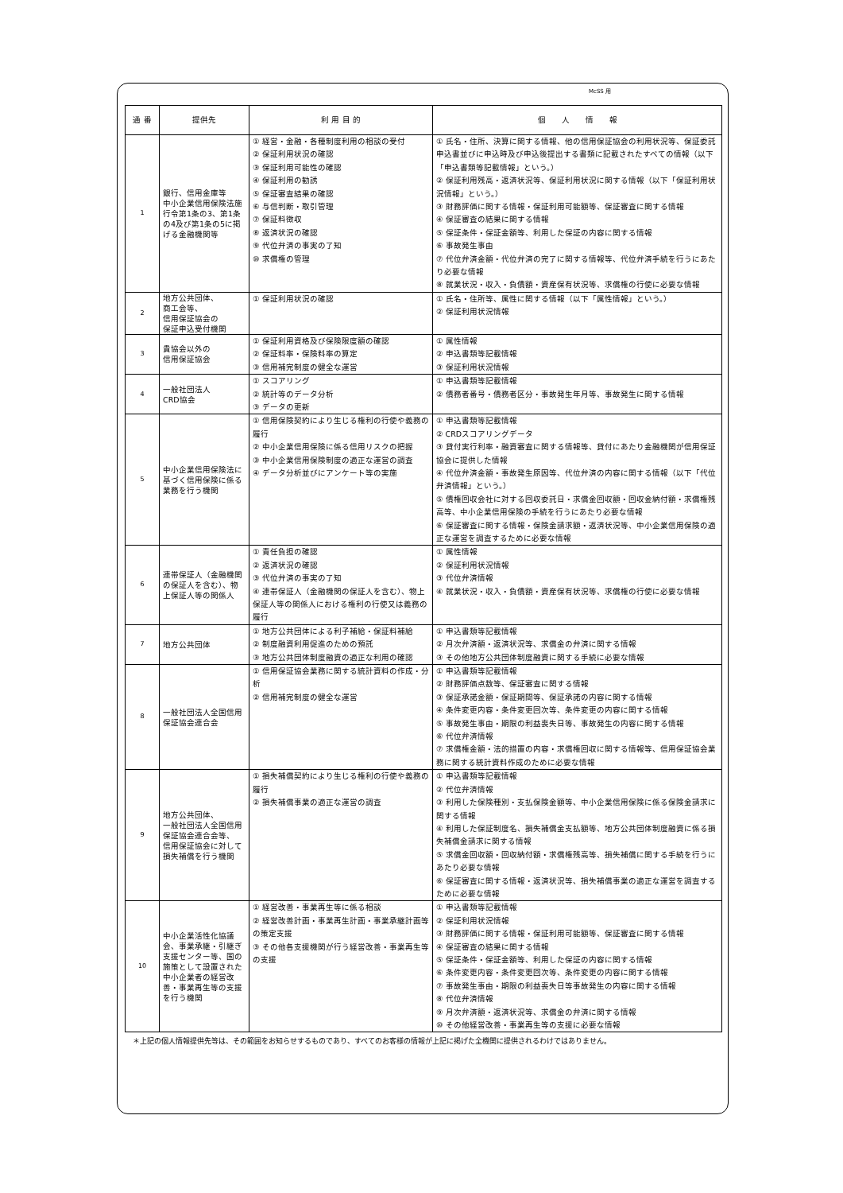McSS 用
| 通 番 | 提供先 | 利 用 目 的 | 個 人 情 報 |
| --- | --- | --- | --- |
| 1 | 銀行、信用金庫等 中小企業信用保険法施行令第1条の3、第1条の4及び第1条の5に掲げる金融機関等 | ① 経営・金融・各種制度利用の相談の受付 ② 保証利用状況の確認 ③ 保証利用可能性の確認 ④ 保証利用の勧誘 ⑤ 保証審査結果の確認 ⑥ 与信判断・取引管理 ⑦ 保証料徴収 ⑧ 返済状況の確認 ⑨ 代位弁済の事実の了知 ⑩ 求償権の管理 | ① 氏名・住所、決算に関する情報、他の信用保証協会の利用状況等、保証委託申込書並びに申込時及び申込後提出する書類に記載されたすべての情報（以下「申込書類等記載情報」という。） ② 保証利用残高・返済状況等、保証利用状況に関する情報（以下「保証利用状況情報」という。） ③ 財務評価に関する情報・保証利用可能額等、保証審査に関する情報 ④ 保証審査の結果に関する情報 ⑤ 保証条件・保証金額等、利用した保証の内容に関する情報 ⑥ 事故発生事由 ⑦ 代位弁済金額・代位弁済の完了に関する情報等、代位弁済手続を行うにあたり必要な情報 ⑧ 就業状況・収入・負債額・資産保有状況等、求償権の行使に必要な情報 |
| 2 | 地方公共団体、 商工会等、 信用保証協会の 保証申込受付機関 | ① 保証利用状況の確認 | ① 氏名・住所等、属性に関する情報（以下「属性情報」という。） ② 保証利用状況情報 |
| 3 | 貴協会以外の 信用保証協会 | ① 保証利用資格及び保険限度額の確認 ② 保証料率・保険料率の算定 ③ 信用補完制度の健全な運営 | ① 属性情報 ② 申込書類等記載情報 ③ 保証利用状況情報 |
| 4 | 一般社団法人 CRD協会 | ① スコアリング ② 統計等のデータ分析 ③ データの更新 | ① 申込書類等記載情報 ② 債務者番号・債務者区分・事故発生年月等、事故発生に関する情報 |
| 5 | 中小企業信用保険法に基づく信用保険に係る業務を行う機関 | ① 信用保険契約により生じる権利の行使や義務の履行 ② 中小企業信用保険に係る信用リスクの把握 ③ 中小企業信用保険制度の適正な運営の調査 ④ データ分析並びにアンケート等の実施 | ① 申込書類等記載情報 ② CRDスコアリングデータ ③ 貸付実行利率・融資審査に関する情報等、貸付にあたり金融機関が信用保証協会に提供した情報 ④ 代位弁済金額・事故発生原因等、代位弁済の内容に関する情報（以下「代位弁済情報」という。） ⑤ 債権回収会社に対する回収委託日・求償金回収額・回収金納付額・求償権残高等、中小企業信用保険の手続を行うにあたり必要な情報 ⑥ 保証審査に関する情報・保険金請求額・返済状況等、中小企業信用保険の適正な運営を調査するために必要な情報 |
| 6 | 連帯保証人（金融機関の保証人を含む）、物上保証人等の関係人 | ① 責任負担の確認 ② 返済状況の確認 ③ 代位弁済の事実の了知 ④ 連帯保証人（金融機関の保証人を含む）、物上保証人等の関係人における権利の行使又は義務の履行 | ① 属性情報 ② 保証利用状況情報 ③ 代位弁済情報 ④ 就業状況・収入・負債額・資産保有状況等、求償権の行使に必要な情報 |
| 7 | 地方公共団体 | ① 地方公共団体による利子補給・保証料補給 ② 制度融資利用促進のための預託 ③ 地方公共団体制度融資の適正な利用の確認 | ① 申込書類等記載情報 ② 月次弁済額・返済状況等、求償金の弁済に関する情報 ③ その他地方公共団体制度融資に関する手続に必要な情報 |
| 8 | 一般社団法人全国信用保証協会連合会 | ① 信用保証協会業務に関する統計資料の作成・分析 ② 信用補完制度の健全な運営 | ① 申込書類等記載情報 ② 財務評価点数等、保証審査に関する情報 ③ 保証承諾金額・保証期間等、保証承諾の内容に関する情報 ④ 条件変更内容・条件変更回次等、条件変更の内容に関する情報 ⑤ 事故発生事由・期限の利益喪失日等、事故発生の内容に関する情報 ⑥ 代位弁済情報 ⑦ 求償権金額・法的措置の内容・求償権回収に関する情報等、信用保証協会業務に関する統計資料作成のために必要な情報 |
| 9 | 地方公共団体、 一般社団法人全国信用保証協会連合会等、 信用保証協会に対して損失補償を行う機関 | ① 損失補償契約により生じる権利の行使や義務の履行 ② 損失補償事業の適正な運営の調査 | ① 申込書類等記載情報 ② 代位弁済情報 ③ 利用した保険種別・支払保険金額等、中小企業信用保険に係る保険金請求に関する情報 ④ 利用した保証制度名、損失補償金支払額等、地方公共団体制度融資に係る損失補償金請求に関する情報 ⑤ 求償金回収額・回収納付額・求償権残高等、損失補償に関する手続を行うにあたり必要な情報 ⑥ 保証審査に関する情報・返済状況等、損失補償事業の適正な運営を調査するために必要な情報 |
| 10 | 中小企業活性化協議会、事業承継・引継ぎ支援センター等、国の施策として設置された中小企業者の経営改善・事業再生等の支援を行う機関 | ① 経営改善・事業再生等に係る相談 ② 経営改善計画・事業再生計画・事業承継計画等の策定支援 ③ その他各支援機関が行う経営改善・事業再生等の支援 | ① 申込書類等記載情報 ② 保証利用状況情報 ③ 財務評価に関する情報・保証利用可能額等、保証審査に関する情報 ④ 保証審査の結果に関する情報 ⑤ 保証条件・保証金額等、利用した保証の内容に関する情報 ⑥ 条件変更内容・条件変更回次等、条件変更の内容に関する情報 ⑦ 事故発生事由・期限の利益喪失日等事故発生の内容に関する情報 ⑧ 代位弁済情報 ⑨ 月次弁済額・返済状況等、求償金の弁済に関する情報 ⑩ その他経営改善・事業再生等の支援に必要な情報 |
＊上記の個人情報提供先等は、その範囲をお知らせするものであり、すべてのお客様の情報が上記に掲げた全機関に提供されるわけではありません。